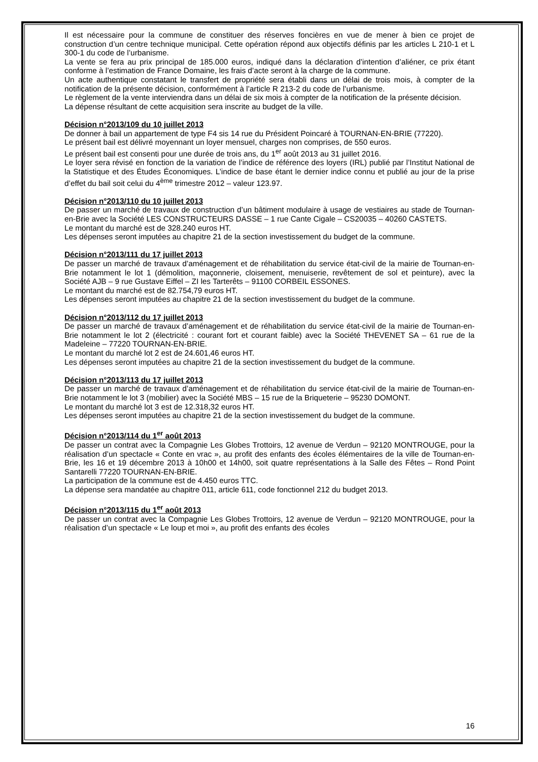Il est nécessaire pour la commune de constituer des réserves foncières en vue de mener à bien ce projet de construction d’un centre technique municipal. Cette opération répond aux objectifs définis par les articles L 210-1 et L 300-1 du code de l’urbanisme.
La vente se fera au prix principal de 185.000 euros, indiqué dans la déclaration d’intention d’aliéner, ce prix étant conforme à l’estimation de France Domaine, les frais d’acte seront à la charge de la commune.
Un acte authentique constatant le transfert de propriété sera établi dans un délai de trois mois, à compter de la notification de la présente décision, conformément à l’article R 213-2 du code de l’urbanisme.
Le règlement de la vente interviendra dans un délai de six mois à compter de la notification de la présente décision.
La dépense résultant de cette acquisition sera inscrite au budget de la ville.
Décision n°2013/109 du 10 juillet 2013
De donner à bail un appartement de type F4 sis 14 rue du Président Poincaré à TOURNAN-EN-BRIE (77220).
Le présent bail est délivré moyennant un loyer mensuel, charges non comprises, de 550 euros.
Le présent bail est consenti pour une durée de trois ans, du 1<sup>er</sup> août 2013 au 31 juillet 2016.
Le loyer sera révisé en fonction de la variation de l’indice de référence des loyers (IRL) publié par l’Institut National de la Statistique et des Études Économiques. L’indice de base étant le dernier indice connu et publié au jour de la prise d’effet du bail soit celui du 4<sup>ème</sup> trimestre 2012 – valeur 123.97.
Décision n°2013/110 du 10 juillet 2013
De passer un marché de travaux de construction d’un bâtiment modulaire à usage de vestiaires au stade de Tournan-en-Brie avec la Société LES CONSTRUCTEURS DASSE – 1 rue Cante Cigale – CS20035 – 40260 CASTETS.
Le montant du marché est de 328.240 euros HT.
Les dépenses seront imputées au chapitre 21 de la section investissement du budget de la commune.
Décision n°2013/111 du 17 juillet 2013
De passer un marché de travaux d’aménagement et de réhabilitation du service état-civil de la mairie de Tournan-en-Brie notamment le lot 1 (démolition, maçonnerie, cloisement, menuiserie, revêtement de sol et peinture), avec la Société AJB – 9 rue Gustave Eiffel – ZI les Tarterêts – 91100 CORBEIL ESSONES.
Le montant du marché est de 82.754,79 euros HT.
Les dépenses seront imputées au chapitre 21 de la section investissement du budget de la commune.
Décision n°2013/112 du 17 juillet 2013
De passer un marché de travaux d’aménagement et de réhabilitation du service état-civil de la mairie de Tournan-en-Brie notamment le lot 2 (électricité : courant fort et courant faible) avec la Société THEVENET SA – 61 rue de la Madeleine – 77220 TOURNAN-EN-BRIE.
Le montant du marché lot 2 est de 24.601,46 euros HT.
Les dépenses seront imputées au chapitre 21 de la section investissement du budget de la commune.
Décision n°2013/113 du 17 juillet 2013
De passer un marché de travaux d’aménagement et de réhabilitation du service état-civil de la mairie de Tournan-en-Brie notamment le lot 3 (mobilier) avec la Société MBS – 15 rue de la Briqueterie – 95230 DOMONT.
Le montant du marché lot 3 est de 12.318,32 euros HT.
Les dépenses seront imputées au chapitre 21 de la section investissement du budget de la commune.
Décision n°2013/114 du 1<sup>er</sup> août 2013
De passer un contrat avec la Compagnie Les Globes Trottoirs, 12 avenue de Verdun – 92120 MONTROUGE, pour la réalisation d’un spectacle « Conte en vrac », au profit des enfants des écoles élémentaires de la ville de Tournan-en-Brie, les 16 et 19 décembre 2013 à 10h00 et 14h00, soit quatre représentations à la Salle des Fêtes – Rond Point Santarelli 77220 TOURNAN-EN-BRIE.
La participation de la commune est de 4.450 euros TTC.
La dépense sera mandatée au chapitre 011, article 611, code fonctionnel 212 du budget 2013.
Décision n°2013/115 du 1<sup>er</sup> août 2013
De passer un contrat avec la Compagnie Les Globes Trottoirs, 12 avenue de Verdun – 92120 MONTROUGE, pour la réalisation d’un spectacle « Le loup et moi », au profit des enfants des écoles
16